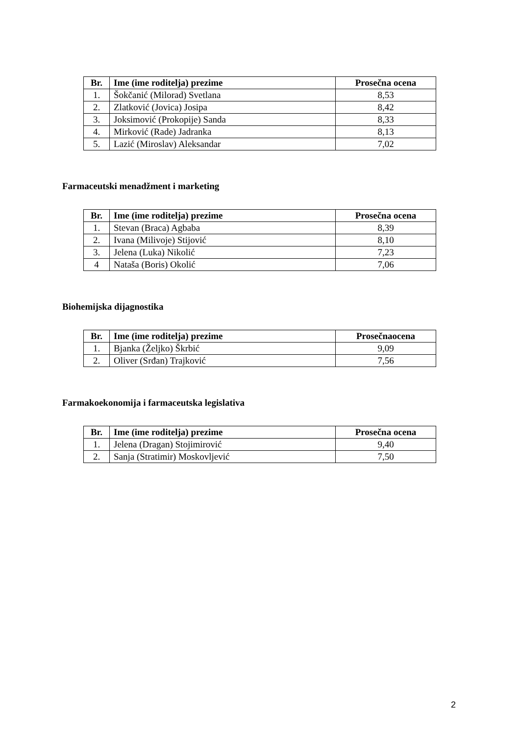| Br. | Ime (ime roditelja) prezime | Prosečna ocena |
| --- | --- | --- |
| 1. | Šokčanić (Milorad) Svetlana | 8,53 |
| 2. | Zlatković (Jovica) Josipa | 8,42 |
| 3. | Joksimović (Prokopije) Sanda | 8,33 |
| 4. | Mirković (Rade) Jadranka | 8,13 |
| 5. | Lazić (Miroslav) Aleksandar | 7,02 |
Farmaceutski menadžment i marketing
| Br. | Ime (ime roditelja) prezime | Prosečna ocena |
| --- | --- | --- |
| 1. | Stevan (Braca) Agbaba | 8,39 |
| 2. | Ivana (Milivoje) Stijović | 8,10 |
| 3. | Jelena (Luka) Nikolić | 7,23 |
| 4 | Nataša (Boris) Okolić | 7,06 |
Biohemijska dijagnostika
| Br. | Ime (ime roditelja) prezime | Prosečnaocena |
| --- | --- | --- |
| 1. | Bjanka (Željko) Škrbić | 9,09 |
| 2. | Oliver (Srđan) Trajković | 7,56 |
Farmakoekonomija i farmaceutska legislativa
| Br. | Ime (ime roditelja) prezime | Prosečna ocena |
| --- | --- | --- |
| 1. | Jelena (Dragan) Stojimirović | 9,40 |
| 2. | Sanja (Stratimir) Moskovljević | 7,50 |
2